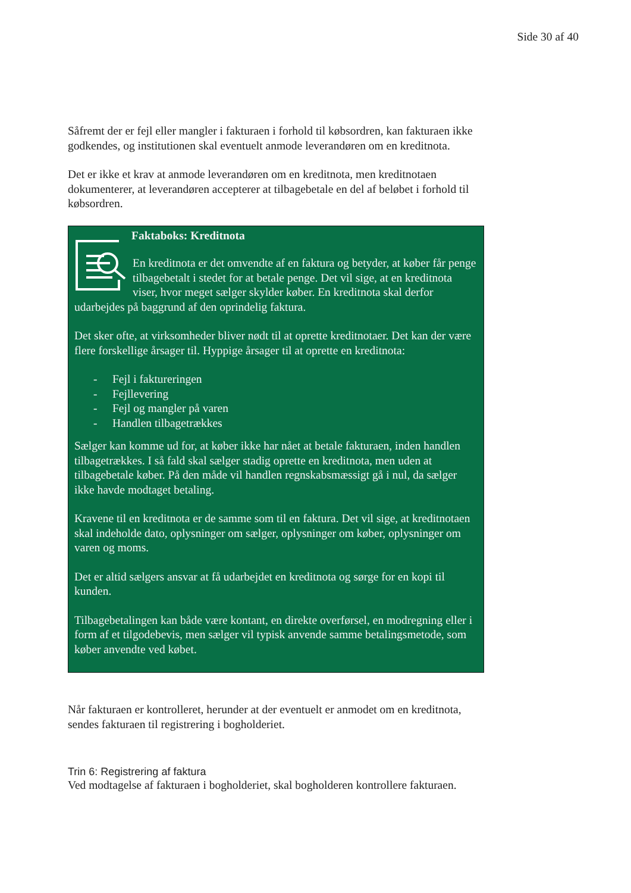Side 30 af 40
Såfremt der er fejl eller mangler i fakturaen i forhold til købsordren, kan fakturaen ikke godkendes, og institutionen skal eventuelt anmode leverandøren om en kreditnota.
Det er ikke et krav at anmode leverandøren om en kreditnota, men kreditnotaen dokumenterer, at leverandøren accepterer at tilbagebetale en del af beløbet i forhold til købsordren.
Faktaboks: Kreditnota
En kreditnota er det omvendte af en faktura og betyder, at køber får penge tilbagebetalt i stedet for at betale penge. Det vil sige, at en kreditnota viser, hvor meget sælger skylder køber. En kreditnota skal derfor udarbejdes på baggrund af den oprindelig faktura.
Det sker ofte, at virksomheder bliver nødt til at oprette kreditnotaer. Det kan der være flere forskellige årsager til. Hyppige årsager til at oprette en kreditnota:
- Fejl i faktureringen
- Fejllevering
- Fejl og mangler på varen
- Handlen tilbagetrækkes
Sælger kan komme ud for, at køber ikke har nået at betale fakturaen, inden handlen tilbagetrækkes. I så fald skal sælger stadig oprette en kreditnota, men uden at tilbagebetale køber. På den måde vil handlen regnskabsmæssigt gå i nul, da sælger ikke havde modtaget betaling.
Kravene til en kreditnota er de samme som til en faktura. Det vil sige, at kreditnotaen skal indeholde dato, oplysninger om sælger, oplysninger om køber, oplysninger om varen og moms.
Det er altid sælgers ansvar at få udarbejdet en kreditnota og sørge for en kopi til kunden.
Tilbagebetalingen kan både være kontant, en direkte overførsel, en modregning eller i form af et tilgodebevis, men sælger vil typisk anvende samme betalingsmetode, som køber anvendte ved købet.
Når fakturaen er kontrolleret, herunder at der eventuelt er anmodet om en kreditnota, sendes fakturaen til registrering i bogholderiet.
Trin 6: Registrering af faktura
Ved modtagelse af fakturaen i bogholderiet, skal bogholderen kontrollere fakturaen.